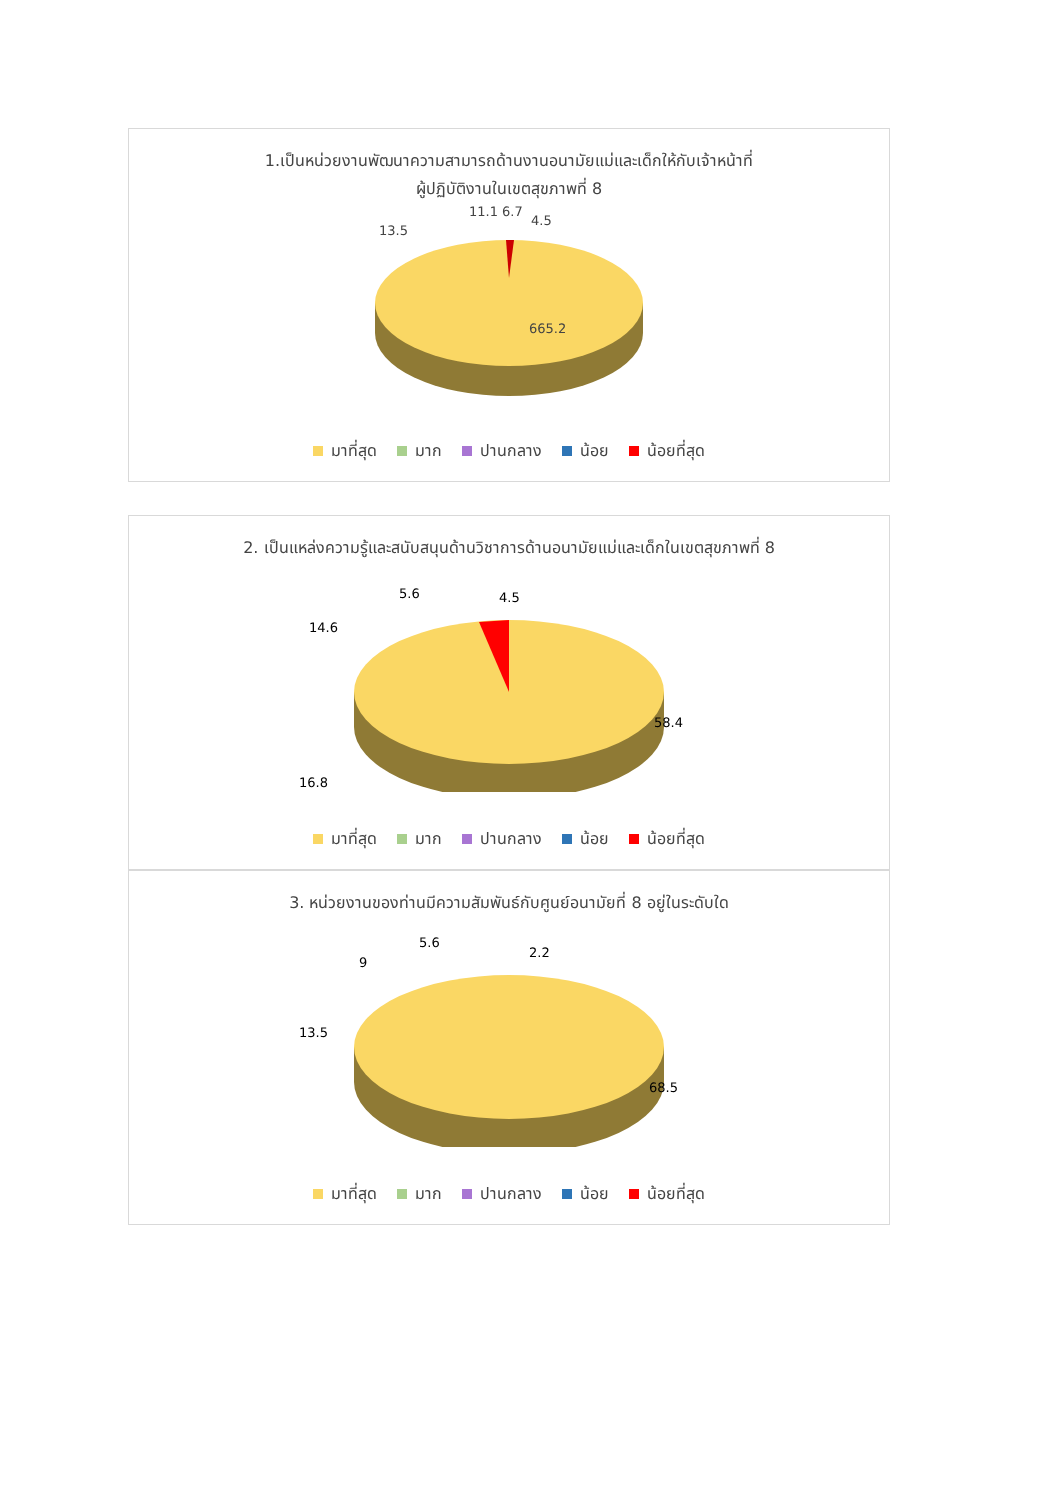1.เป็นหน่วยงานพัฒนาความสามารถด้านงานอนามัยแม่และเด็กให้กับเจ้าหน้าที่
ผู้ปฏิบัติงานในเขตสุขภาพที่ 8
4.5
11.1 6.7
13.5
665.2
มาที่สุด มาก ปานกลาง น้อย น้อยที่สุด
2. เป็นแหล่งความรู้และสนับสนุนด้านวิชาการด้านอนามัยแม่และเด็กในเขตสุขภาพที่ 8
4.5
5.6
14.6
58.4
16.8
มาที่สุด มาก ปานกลาง น้อย น้อยที่สุด
3. หน่วยงานของท่านมีความสัมพันธ์กับศูนย์อนามัยที่ 8 อยู่ในระดับใด
2.2
5.6
9
13.5
68.5
มาที่สุด มาก ปานกลาง น้อย น้อยที่สุด